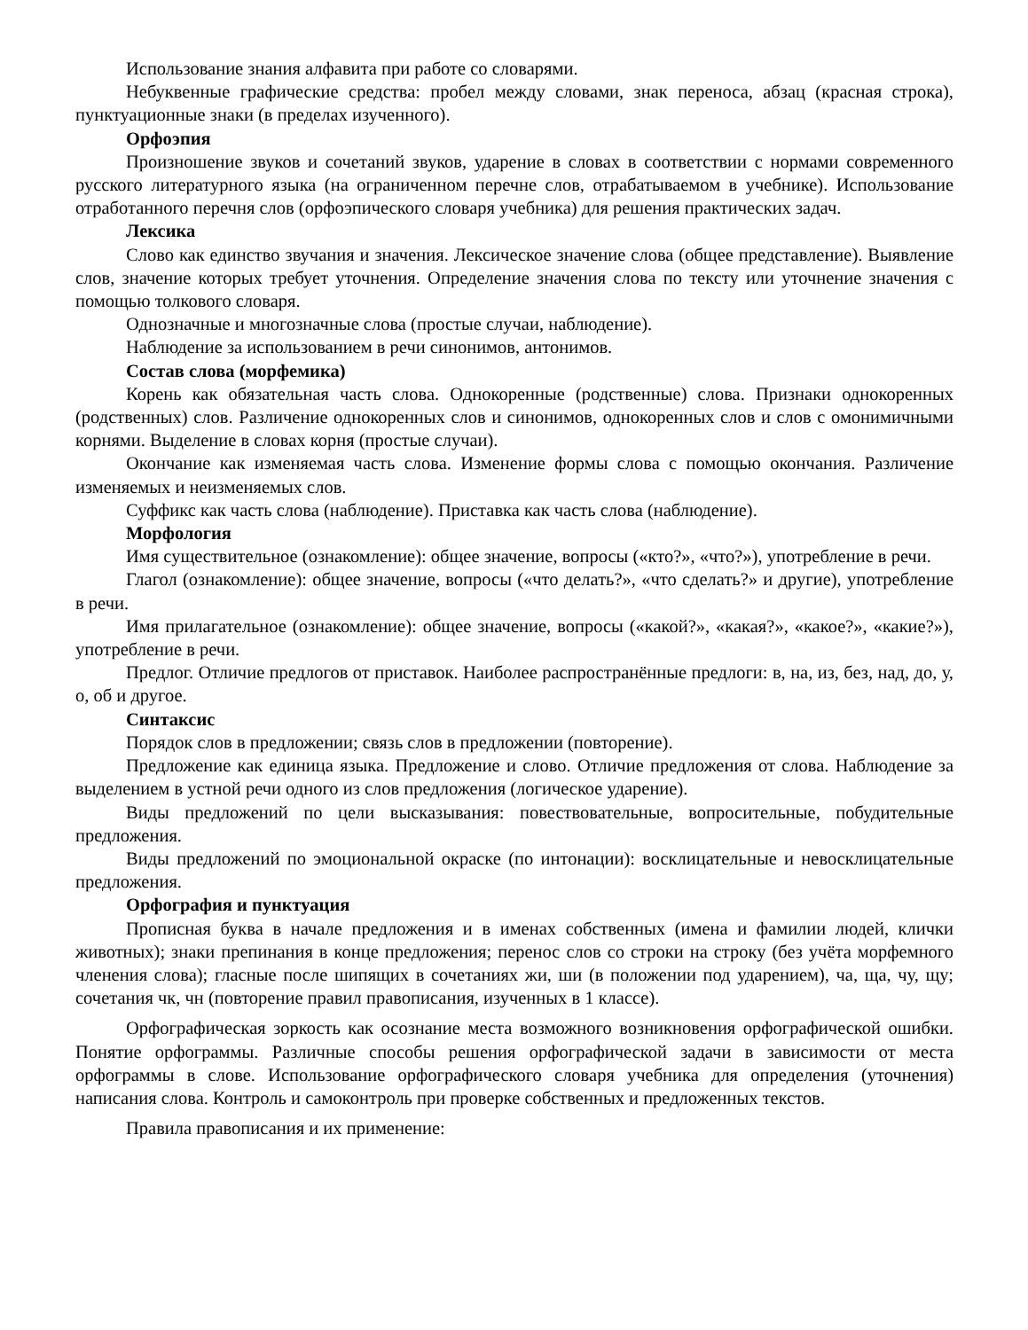Использование знания алфавита при работе со словарями.
Небуквенные графические средства: пробел между словами, знак переноса, абзац (красная строка), пунктуационные знаки (в пределах изученного).
Орфоэпия
Произношение звуков и сочетаний звуков, ударение в словах в соответствии с нормами современного русского литературного языка (на ограниченном перечне слов, отрабатываемом в учебнике). Использование отработанного перечня слов (орфоэпического словаря учебника) для решения практических задач.
Лексика
Слово как единство звучания и значения. Лексическое значение слова (общее представление). Выявление слов, значение которых требует уточнения. Определение значения слова по тексту или уточнение значения с помощью толкового словаря.
Однозначные и многозначные слова (простые случаи, наблюдение).
Наблюдение за использованием в речи синонимов, антонимов.
Состав слова (морфемика)
Корень как обязательная часть слова. Однокоренные (родственные) слова. Признаки однокоренных (родственных) слов. Различение однокоренных слов и синонимов, однокоренных слов и слов с омонимичными корнями. Выделение в словах корня (простые случаи).
Окончание как изменяемая часть слова. Изменение формы слова с помощью окончания. Различение изменяемых и неизменяемых слов.
Суффикс как часть слова (наблюдение). Приставка как часть слова (наблюдение).
Морфология
Имя существительное (ознакомление): общее значение, вопросы («кто?», «что?»), употребление в речи.
Глагол (ознакомление): общее значение, вопросы («что делать?», «что сделать?» и другие), употребление в речи.
Имя прилагательное (ознакомление): общее значение, вопросы («какой?», «какая?», «какое?», «какие?»), употребление в речи.
Предлог. Отличие предлогов от приставок. Наиболее распространённые предлоги: в, на, из, без, над, до, у, о, об и другое.
Синтаксис
Порядок слов в предложении; связь слов в предложении (повторение).
Предложение как единица языка. Предложение и слово. Отличие предложения от слова. Наблюдение за выделением в устной речи одного из слов предложения (логическое ударение).
Виды предложений по цели высказывания: повествовательные, вопросительные, побудительные предложения.
Виды предложений по эмоциональной окраске (по интонации): восклицательные и невосклицательные предложения.
Орфография и пунктуация
Прописная буква в начале предложения и в именах собственных (имена и фамилии людей, клички животных); знаки препинания в конце предложения; перенос слов со строки на строку (без учёта морфемного членения слова); гласные после шипящих в сочетаниях жи, ши (в положении под ударением), ча, ща, чу, щу; сочетания чк, чн (повторение правил правописания, изученных в 1 классе).
Орфографическая зоркость как осознание места возможного возникновения орфографической ошибки. Понятие орфограммы. Различные способы решения орфографической задачи в зависимости от места орфограммы в слове. Использование орфографического словаря учебника для определения (уточнения) написания слова. Контроль и самоконтроль при проверке собственных и предложенных текстов.
Правила правописания и их применение: